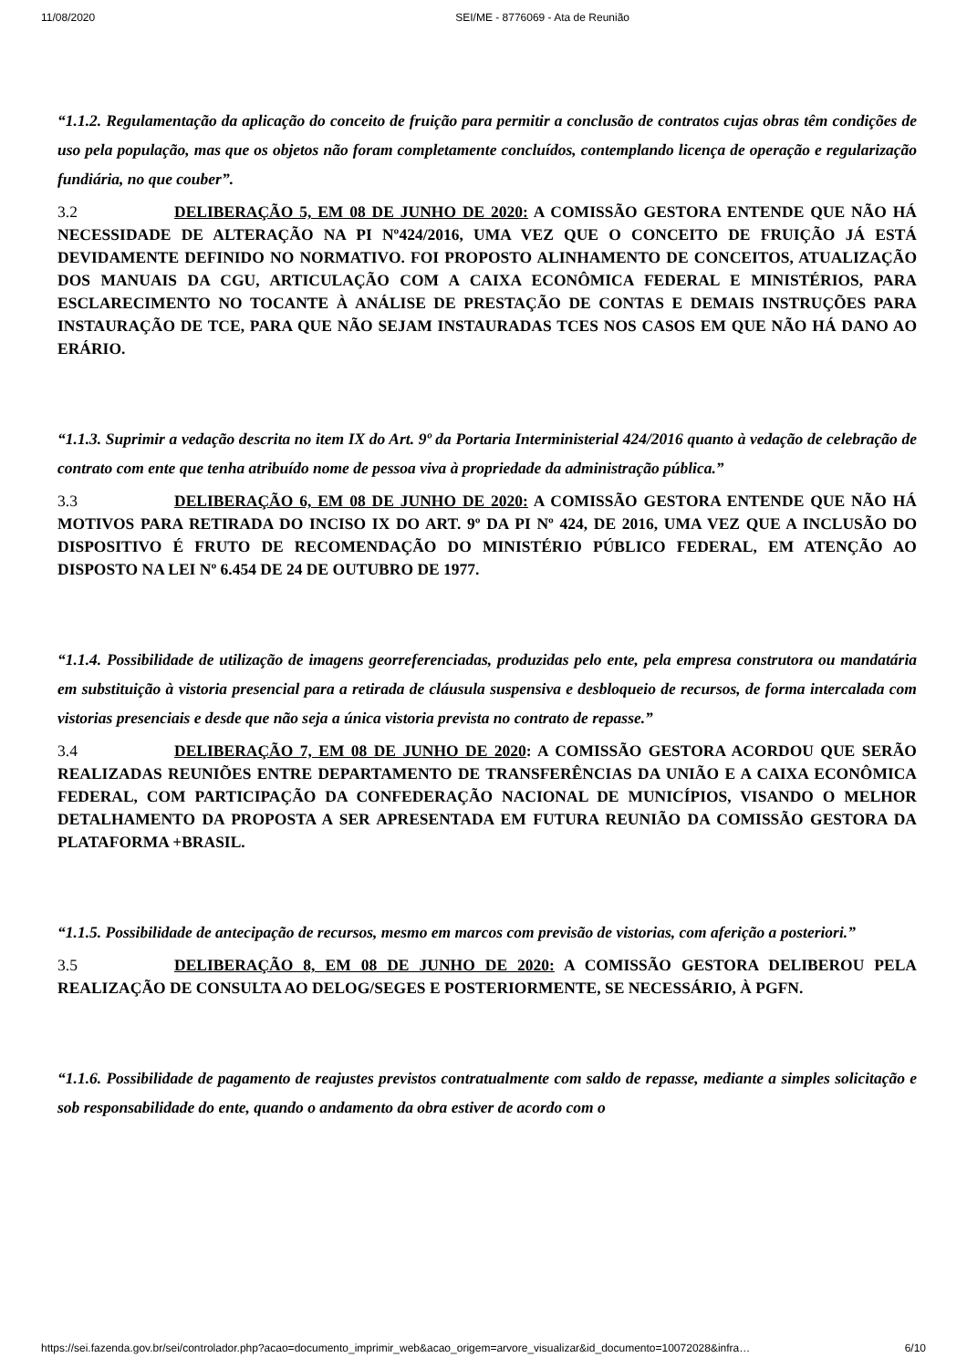11/08/2020 SEI/ME - 8776069 - Ata de Reunião
“1.1.2. Regulamentação da aplicação do conceito de fruição para permitir a conclusão de contratos cujas obras têm condições de uso pela população, mas que os objetos não foram completamente concluídos, contemplando licença de operação e regularização fundiária, no que couber”.
3.2 DELIBERAÇÃO 5, EM 08 DE JUNHO DE 2020: A COMISSÃO GESTORA ENTENDE QUE NÃO HÁ NECESSIDADE DE ALTERAÇÃO NA PI Nº424/2016, UMA VEZ QUE O CONCEITO DE FRUIÇÃO JÁ ESTÁ DEVIDAMENTE DEFINIDO NO NORMATIVO. FOI PROPOSTO ALINHAMENTO DE CONCEITOS, ATUALIZAÇÃO DOS MANUAIS DA CGU, ARTICULAÇÃO COM A CAIXA ECONÔMICA FEDERAL E MINISTÉRIOS, PARA ESCLARECIMENTO NO TOCANTE À ANÁLISE DE PRESTAÇÃO DE CONTAS E DEMAIS INSTRUÇÕES PARA INSTAURAÇÃO DE TCE, PARA QUE NÃO SEJAM INSTAURADAS TCES NOS CASOS EM QUE NÃO HÁ DANO AO ERÁRIO.
“1.1.3. Suprimir a vedação descrita no item IX do Art. 9º da Portaria Interministerial 424/2016 quanto à vedação de celebração de contrato com ente que tenha atribuído nome de pessoa viva à propriedade da administração pública.”
3.3 DELIBERAÇÃO 6, EM 08 DE JUNHO DE 2020: A COMISSÃO GESTORA ENTENDE QUE NÃO HÁ MOTIVOS PARA RETIRADA DO INCISO IX DO ART. 9º DA PI Nº 424, DE 2016, UMA VEZ QUE A INCLUSÃO DO DISPOSITIVO É FRUTO DE RECOMENDAÇÃO DO MINISTÉRIO PÚBLICO FEDERAL, EM ATENÇÃO AO DISPOSTO NA LEI Nº 6.454 DE 24 DE OUTUBRO DE 1977.
“1.1.4. Possibilidade de utilização de imagens georreferenciadas, produzidas pelo ente, pela empresa construtora ou mandatária em substituição à vistoria presencial para a retirada de cláusula suspensiva e desbloqueio de recursos, de forma intercalada com vistorias presenciais e desde que não seja a única vistoria prevista no contrato de repasse.”
3.4 DELIBERAÇÃO 7, EM 08 DE JUNHO DE 2020: A COMISSÃO GESTORA ACORDOU QUE SERÃO REALIZADAS REUNIÕES ENTRE DEPARTAMENTO DE TRANSFERÊNCIAS DA UNIÃO E A CAIXA ECONÔMICA FEDERAL, COM PARTICIPAÇÃO DA CONFEDERAÇÃO NACIONAL DE MUNICÍPIOS, VISANDO O MELHOR DETALHAMENTO DA PROPOSTA A SER APRESENTADA EM FUTURA REUNIÃO DA COMISSÃO GESTORA DA PLATAFORMA +BRASIL.
“1.1.5. Possibilidade de antecipação de recursos, mesmo em marcos com previsão de vistorias, com aferição a posteriori.”
3.5 DELIBERAÇÃO 8, EM 08 DE JUNHO DE 2020: A COMISSÃO GESTORA DELIBEROU PELA REALIZAÇÃO DE CONSULTA AO DELOG/SEGES E POSTERIORMENTE, SE NECESSÁRIO, À PGFN.
“1.1.6. Possibilidade de pagamento de reajustes previstos contratualmente com saldo de repasse, mediante a simples solicitação e sob responsabilidade do ente, quando o andamento da obra estiver de acordo com o
https://sei.fazenda.gov.br/sei/controlador.php?acao=documento_imprimir_web&acao_origem=arvore_visualizar&id_documento=10072028&infra… 6/10